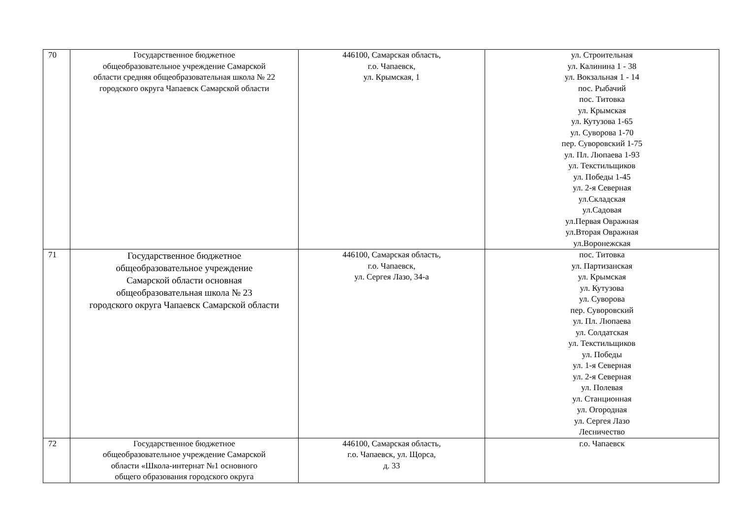| 70 | Государственное бюджетное общеобразовательное учреждение Самарской области средняя общеобразовательная школа № 22 городского округа Чапаевск Самарской области | 446100, Самарская область, г.о. Чапаевск, ул. Крымская, 1 | ул. Строительная ул. Калинина 1 - 38 ул. Вокзальная 1 - 14 пос. Рыбачий пос. Титовка ул. Крымская ул. Кутузова 1-65 ул. Суворова 1-70 пер. Суворовский 1-75 ул. Пл. Люпаева 1-93 ул. Текстильщиков ул. Победы 1-45 ул. 2-я Северная ул.Складская ул.Садовая ул.Первая Овражная ул.Вторая Овражная ул.Воронежская |
| 71 | Государственное бюджетное общеобразовательное учреждение Самарской области основная общеобразовательная школа № 23 городского округа Чапаевск Самарской области | 446100, Самарская область, г.о. Чапаевск, ул. Сергея Лазо, 34-а | пос. Титовка ул. Партизанская ул. Крымская ул. Кутузова ул. Суворова пер. Суворовский ул. Пл. Люпаева ул. Солдатская ул. Текстильщиков ул. Победы ул. 1-я Северная ул. 2-я Северная ул. Полевая ул. Станционная ул. Огородная ул. Сергея Лазо Лесничество |
| 72 | Государственное бюджетное общеобразовательное учреждение Самарской области «Школа-интернат №1 основного общего образования городского округа | 446100, Самарская область, г.о. Чапаевск, ул. Щорса, д. 33 | г.о. Чапаевск |